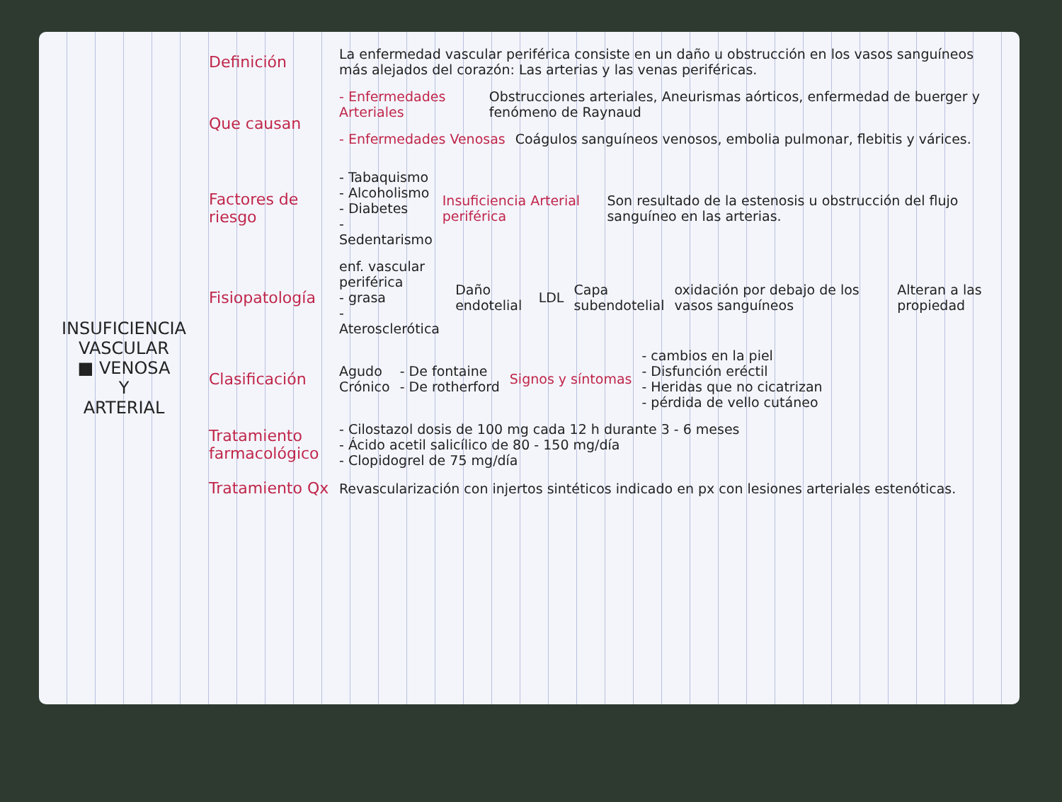INSUFICIENCIA VASCULAR
■ VENOSA
Y
ARTERIAL
Definición
La enfermedad vascular periférica consiste en un daño u obstrucción en los vasos sanguíneos más alejados del corazón: Las arterias y las venas periféricas.
Que causan
- Enfermedades Arteriales Obstrucciones arteriales, Aneurismas aórticos, enfermedad de buerger y fenómeno de Raynaud
- Enfermedades Venosas Coágulos sanguíneos venosos, embolia pulmonar, flebitis y várices.
Factores de riesgo
- Tabaquismo
- Alcoholismo
- Diabetes
- Sedentarismo
Insuficiencia Arterial periférica Son resultado de la estenosis u obstrucción del flujo sanguíneo en las arterias.
Fisiopatología
enf. vascular periférica
- grasa
- Aterosclerótica
Daño endotelial LDL Capa subendotelial oxidación por debajo de los vasos sanguíneos Alteran a las propiedad
Clasificación
Agudo
Crónico
- De fontaine
- De rotherford
Signos y síntomas
- cambios en la piel
- Disfunción eréctil
- Heridas que no cicatrizan
- pérdida de vello cutáneo
Tratamiento farmacológico
- Cilostazol dosis de 100 mg cada 12 h durante 3 - 6 meses
- Ácido acetil salicílico de 80 - 150 mg/día
- Clopidogrel de 75 mg/día
Tratamiento Qx
Revascularización con injertos sintéticos indicado en px con lesiones arteriales estenóticas.